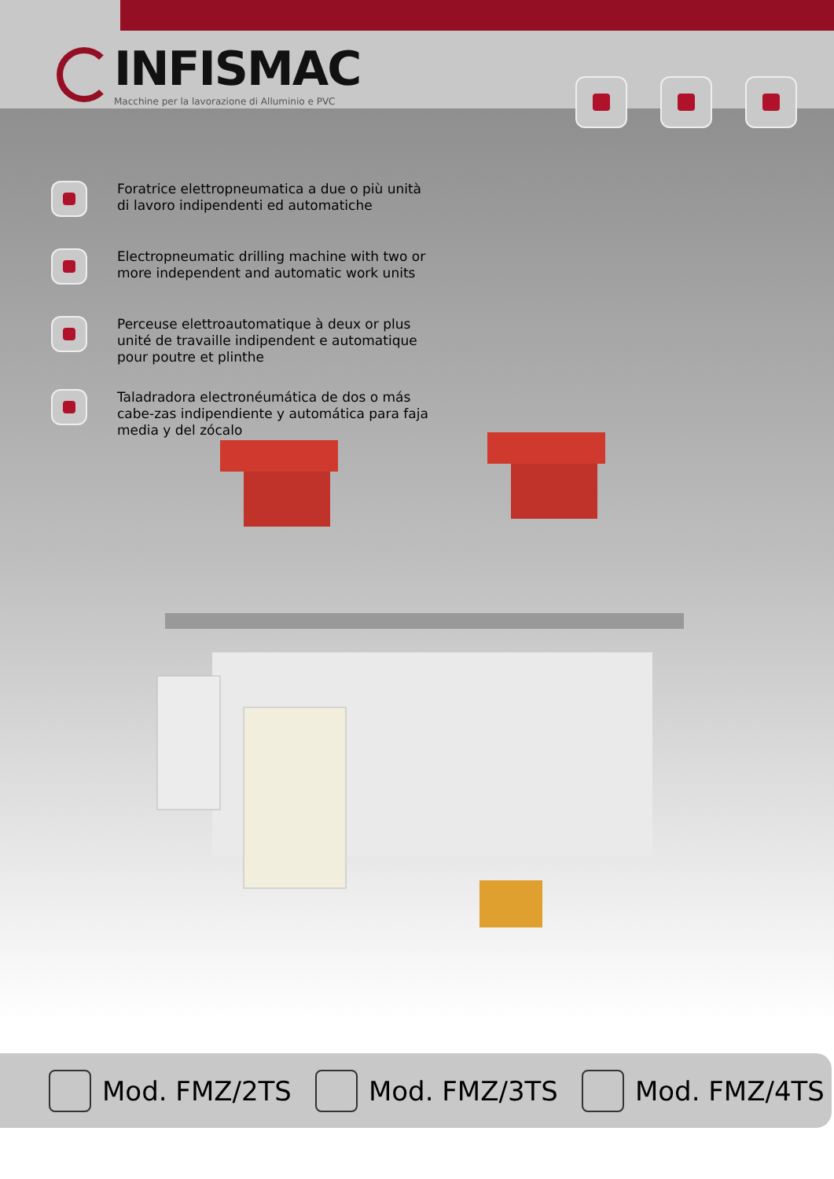INFISMAC
Macchine per la lavorazione di Alluminio e PVC
Foratrice elettropneumatica a due o più unità di lavoro indipendenti ed automatiche
Electropneumatic drilling machine with two or more independent and automatic work units
Perceuse elettroautomatique à deux or plus unité de travaille indipendent e automatique pour poutre et plinthe
Taladradora electronéumática de dos o más cabe-zas indipendiente y automática para faja media y del zócalo
Mod. FMZ/2TS Mod. FMZ/3TS Mod. FMZ/4TS